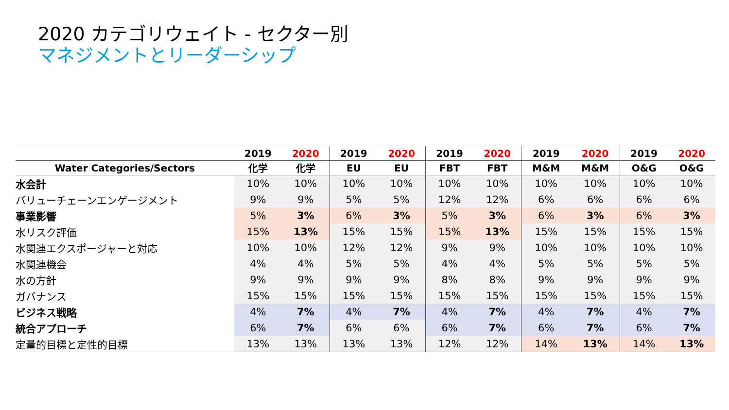2020 カテゴリウェイト - セクター別
マネジメントとリーダーシップ
| | 2019 | 2020 | 2019 | 2020 | 2019 | 2020 | 2019 | 2020 | 2019 | 2020 |
| --- | --- | --- | --- | --- | --- | --- | --- | --- | --- | --- |
| Water Categories/Sectors | 化学 | 化学 | EU | EU | FBT | FBT | M&M | M&M | O&G | O&G |
| 水会計 | 10% | 10% | 10% | 10% | 10% | 10% | 10% | 10% | 10% | 10% |
| バリューチェーンエンゲージメント | 9% | 9% | 5% | 5% | 12% | 12% | 6% | 6% | 6% | 6% |
| 事業影響 | 5% | 3% | 6% | 3% | 5% | 3% | 6% | 3% | 6% | 3% |
| 水リスク評価 | 15% | 13% | 15% | 15% | 15% | 13% | 15% | 15% | 15% | 15% |
| 水関連エクスポージャーと対応 | 10% | 10% | 12% | 12% | 9% | 9% | 10% | 10% | 10% | 10% |
| 水関連機会 | 4% | 4% | 5% | 5% | 4% | 4% | 5% | 5% | 5% | 5% |
| 水の方針 | 9% | 9% | 9% | 9% | 8% | 8% | 9% | 9% | 9% | 9% |
| ガバナンス | 15% | 15% | 15% | 15% | 15% | 15% | 15% | 15% | 15% | 15% |
| ビジネス戦略 | 4% | 7% | 4% | 7% | 4% | 7% | 4% | 7% | 4% | 7% |
| 統合アプローチ | 6% | 7% | 6% | 6% | 6% | 7% | 6% | 7% | 6% | 7% |
| 定量的目標と定性的目標 | 13% | 13% | 13% | 13% | 12% | 12% | 14% | 13% | 14% | 13% |